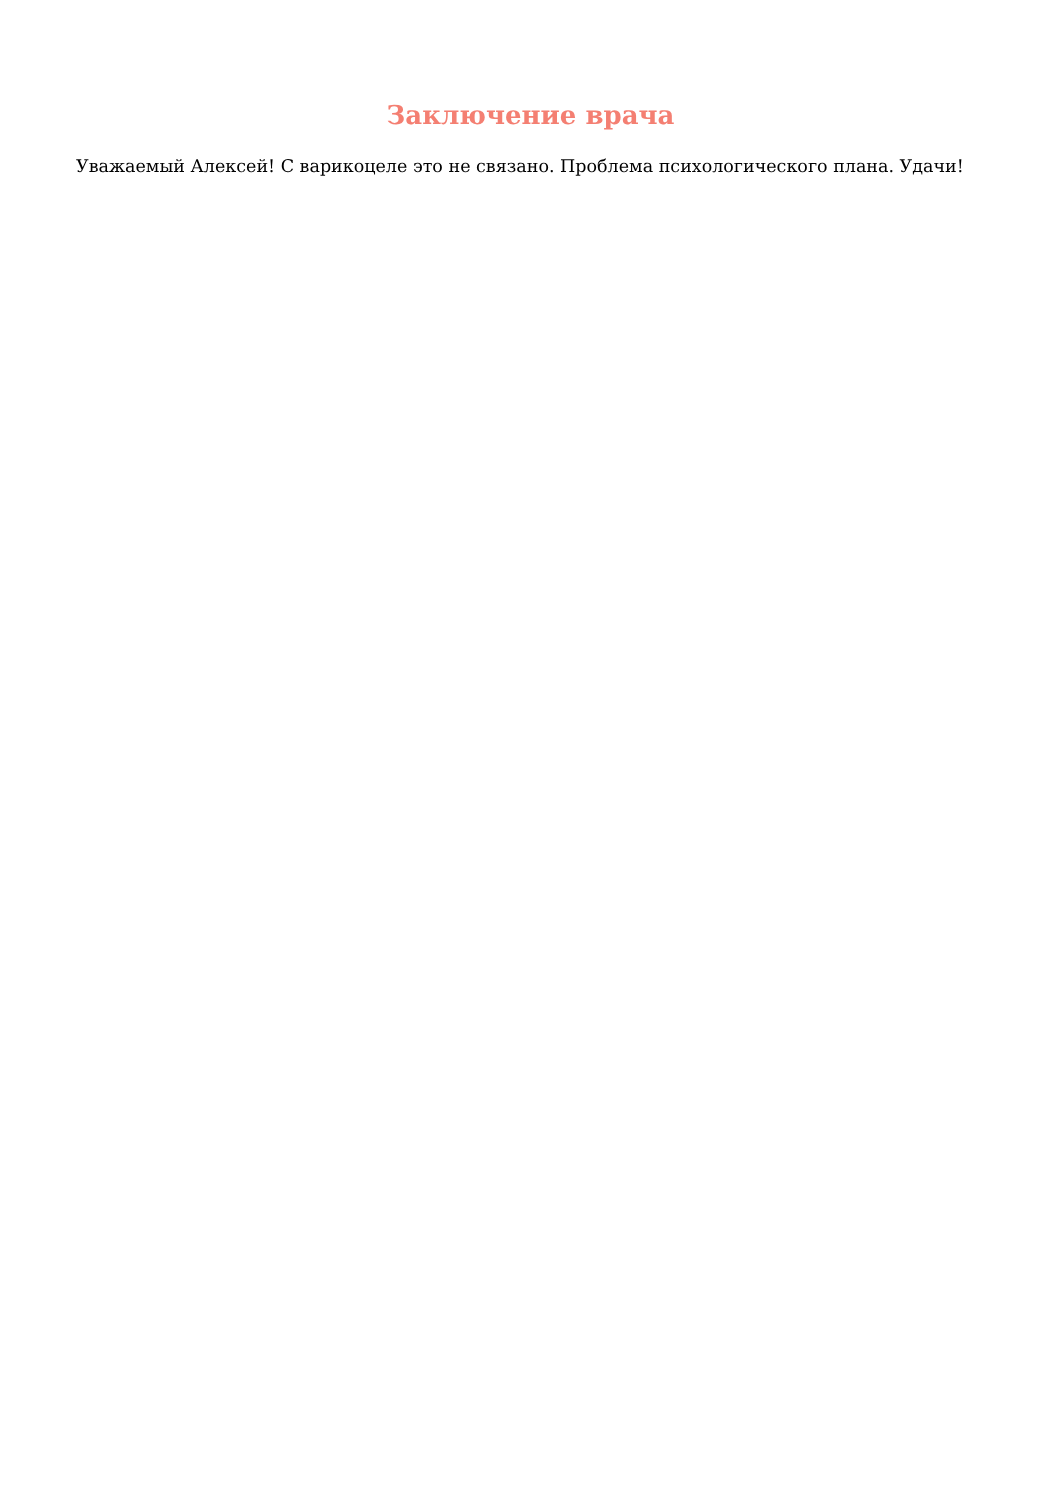Заключение врача
Уважаемый Алексей! С варикоцеле это не связано. Проблема психологического плана. Удачи!